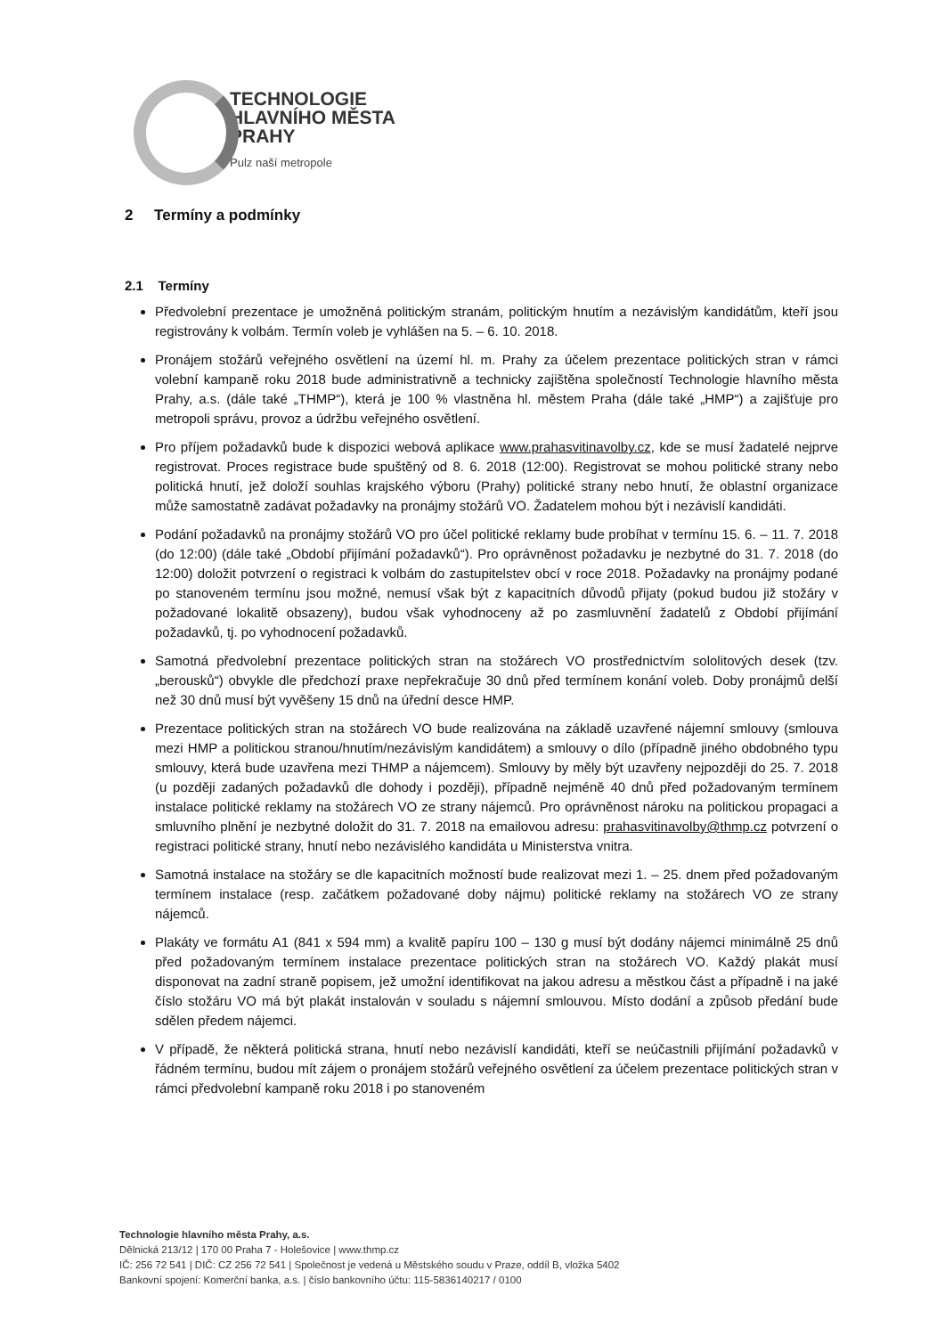TECHNOLOGIE
HLAVNÍHO MĚSTA
PRAHY
Pulz naší metropole
2 Termíny a podmínky
2.1 Termíny
Předvolební prezentace je umožněná politickým stranám, politickým hnutím a nezávislým kandidátům, kteří jsou registrovány k volbám. Termín voleb je vyhlášen na 5. – 6. 10. 2018.
Pronájem stožárů veřejného osvětlení na území hl. m. Prahy za účelem prezentace politických stran v rámci volební kampaně roku 2018 bude administrativně a technicky zajištěna společností Technologie hlavního města Prahy, a.s. (dále také „THMP“), která je 100 % vlastněna hl. městem Praha (dále také „HMP“) a zajišťuje pro metropoli správu, provoz a údržbu veřejného osvětlení.
Pro příjem požadavků bude k dispozici webová aplikace www.prahasvitinavolby.cz, kde se musí žadatelé nejprve registrovat. Proces registrace bude spuštěný od 8. 6. 2018 (12:00). Registrovat se mohou politické strany nebo politická hnutí, jež doloží souhlas krajského výboru (Prahy) politické strany nebo hnutí, že oblastní organizace může samostatně zadávat požadavky na pronájmy stožárů VO. Žadatelem mohou být i nezávislí kandidáti.
Podání požadavků na pronájmy stožárů VO pro účel politické reklamy bude probíhat v termínu 15. 6. – 11. 7. 2018 (do 12:00) (dále také „Období přijímání požadavků“). Pro oprávněnost požadavku je nezbytné do 31. 7. 2018 (do 12:00) doložit potvrzení o registraci k volbám do zastupitelstev obcí v roce 2018. Požadavky na pronájmy podané po stanoveném termínu jsou možné, nemusí však být z kapacitních důvodů přijaty (pokud budou již stožáry v požadované lokalitě obsazeny), budou však vyhodnoceny až po zasmluvnění žadatelů z Období přijímání požadavků, tj. po vyhodnocení požadavků.
Samotná předvolební prezentace politických stran na stožárech VO prostřednictvím sololitových desek (tzv. „berousků“) obvykle dle předchozí praxe nepřekračuje 30 dnů před termínem konání voleb. Doby pronájmů delší než 30 dnů musí být vyvěšeny 15 dnů na úřední desce HMP.
Prezentace politických stran na stožárech VO bude realizována na základě uzavřené nájemní smlouvy (smlouva mezi HMP a politickou stranou/hnutím/nezávislým kandidátem) a smlouvy o dílo (případně jiného obdobného typu smlouvy, která bude uzavřena mezi THMP a nájemcem). Smlouvy by měly být uzavřeny nejpozději do 25. 7. 2018 (u později zadaných požadavků dle dohody i později), případně nejméně 40 dnů před požadovaným termínem instalace politické reklamy na stožárech VO ze strany nájemců. Pro oprávněnost nároku na politickou propagaci a smluvního plnění je nezbytné doložit do 31. 7. 2018 na emailovou adresu: prahasvitinavolby@thmp.cz potvrzení o registraci politické strany, hnutí nebo nezávislého kandidáta u Ministerstva vnitra.
Samotná instalace na stožáry se dle kapacitních možností bude realizovat mezi 1. – 25. dnem před požadovaným termínem instalace (resp. začátkem požadované doby nájmu) politické reklamy na stožárech VO ze strany nájemců.
Plakáty ve formátu A1 (841 x 594 mm) a kvalitě papíru 100 – 130 g musí být dodány nájemci minimálně 25 dnů před požadovaným termínem instalace prezentace politických stran na stožárech VO. Každý plakát musí disponovat na zadní straně popisem, jež umožní identifikovat na jakou adresu a městkou část a případně i na jaké číslo stožáru VO má být plakát instalován v souladu s nájemní smlouvou. Místo dodání a způsob předání bude sdělen předem nájemci.
V případě, že některá politická strana, hnutí nebo nezávislí kandidáti, kteří se neúčastnili přijímání požadavků v řádném termínu, budou mít zájem o pronájem stožárů veřejného osvětlení za účelem prezentace politických stran v rámci předvolební kampaně roku 2018 i po stanoveném
Technologie hlavního města Prahy, a.s.
Dělnická 213/12 | 170 00 Praha 7 - Holešovice | www.thmp.cz
IČ: 256 72 541 | DIČ: CZ 256 72 541 | Společnost je vedená u Městského soudu v Praze, oddíl B, vložka 5402
Bankovní spojení: Komerční banka, a.s. | číslo bankovního účtu: 115-5836140217 / 0100